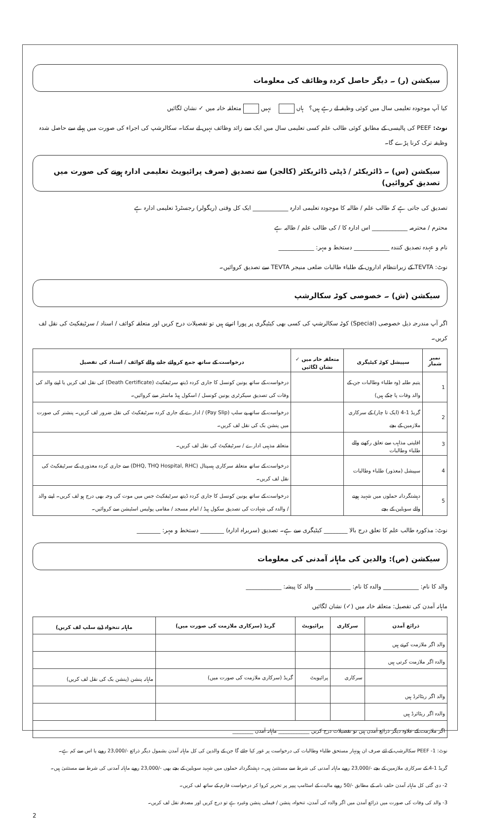سیکشن (ر) ۔ دیگر حاصل کردہ وظائف کی معلومات
کیا آپ موجودہ تعلیمی سال میں کوئی وظیفہ لے رہے ہیں؟ ہاں نہیں متعلقہ خانہ میں ✓ نشان لگائیں
نوٹ: PEEF کی پالیسی کے مطابق کوئی طالب علم کسی تعلیمی سال میں ایک سے زائد وظائف نہیں لے سکتا۔ سکالرشپ کی اجراء کی صورت میں پہلے سے حاصل شدہ وظیفہ ترک کرنا پڑے گا۔
سیکشن (س) ۔ ڈائریکٹر / ڈپٹی ڈائریکٹر (کالجز) سے تصدیق (صرف پرائیویٹ تعلیمی ادارہ ہونے کی صورت میں تصدیق کروائیں)
تصدیق کی جاتی ہے کہ طالب علم / طالبہ کا موجودہ تعلیمی ادارہ ____________ ایک کل وقتی (ریگولر) رجسٹرڈ تعلیمی ادارہ ہے
محترم / محترمہ ____________ اس ادارہ کا / کی طالب علم / طالبہ ہے
نام و عہدہ تصدیق کنندہ ____________ دستخط و مہر: ____________
نوٹ: TEVTA کے زیرانتظام اداروں کے طلباء طالبات ضلعی منیجر TEVTA سے تصدیق کروائیں۔
سیکشن (ش) ۔ خصوصی کوٹہ سکالرشپ
اگر آپ مندرجہ ذیل خصوصی (Special) کوٹہ سکالرشپ کی کسی بھی کیٹیگری پر پورا اترتے ہیں تو تفصیلات درج کریں اور متعلقہ کوائف / اسناد / سرٹیفکیٹ کی نقل لف کریں۔
| نمبر شمار | سپیشل کوٹہ کیٹیگری | متعلقہ خانہ میں ✓ نشان لگائیں | درخواست کے ساتھ جمع کروائے جانے والے کوائف / اسناد کی تفصیل |
| --- | --- | --- | --- |
| 1 | یتیم طلبہ (وہ طلباء وطالبات جن کے والد وفات پا چکے ہیں) | | درخواست کے ساتھ یونین کونسل کا جاری کردہ ڈیتھ سرٹیفکیٹ (Death Certificate) کی نقل لف کریں یا اپنے والد کی وفات کی تصدیق سیکرٹری یونین کونسل / اسکول ہیڈ ماسٹر سے کروائیں۔ |
| 2 | گریڈ 1-4 (ایک تا چار) کے سرکاری ملازمین کے بچے | | درخواست کے ساتھ پے سلپ (Pay Slip) / ادارے کے جاری کردہ سرٹیفکیٹ کی نقل ضرور لف کریں۔ پنشنر کی صورت میں پنشن بک کی نقل لف کریں۔ |
| 3 | اقلیتی مذاہب سے تعلق رکھنے والے طلباء وطالبات | | متعلقہ مذہبی ادارے / سرٹیفکیٹ کی نقل لف کریں۔ |
| 4 | سپیشل (معذور) طلباء وطالبات | | درخواست کے ساتھ متعلقہ سرکاری ہسپتال (DHQ, THQ Hospital, RHC) سے جاری کردہ معذوری کے سرٹیفکیٹ کی نقل لف کریں۔ |
| 5 | دہشتگردانہ حملوں میں شہید ہونے والے سویلین کے بچے | | درخواست کے ساتھ یونین کونسل کا جاری کردہ ڈیتھ سرٹیفکیٹ جس میں موت کی وجہ بھی درج ہو لف کریں۔ اپنے والد / والدہ کی شہادت کی تصدیق سکول ہیڈ / امام مسجد / مقامی پولیس اسٹیشن سے کروائیں۔ |
نوٹ: مذکورہ طالب علم کا تعلق درج بالا ________ کیٹیگری سے ہے۔ تصدیق (سربراہ ادارہ) ________ دستخط و مہر: ________
سیکشن (ص): والدین کی ماہانہ آمدنی کی معلومات
والد کا نام: ____________ والدہ کا نام: ____________ والد کا پیشہ: ____________
ماہانہ آمدن کی تفصیل: متعلقہ خانہ میں (✓) نشان لگائیں
| ذرائع آمدن | سرکاری | پرائیویٹ | گریڈ (سرکاری ملازمت کی صورت میں) | ماہانہ تنخواہ (پے سلپ لف کریں) |
| --- | --- | --- | --- | --- |
| والد اگر ملازمت کرتے ہیں | | | | |
| والدہ اگر ملازمت کرتی ہیں | | | | |
| | سرکاری | پرائیویٹ | گریڈ (سرکاری ملازمت کی صورت میں) | ماہانہ پنشن (پنشن بک کی نقل لف کریں) |
| والد اگر ریٹائرڈ ہیں | | | | |
| والدہ اگر ریٹائرڈ ہیں | | | | |
| اگر ملازمت کے علاوہ دیگر ذرائع آمدن ہیں تو تفصیلات درج کریں ____________ ماہانہ آمدن ________ | | | | |
نوٹ: 1- PEEF سکالرشپ کے لئے صرف ان ہونہار مستحق طلباء وطالبات کی درخواست پر غور کیا جائے گا جن کے والدین کی کل ماہانہ آمدن بشمول دیگر ذرائع -/23,000 روپے یا اس سے کم ہے۔
گریڈ 1-4 کے سرکاری ملازمین کے بچے -/23,000 روپے ماہانہ آمدنی کی شرط سے مستثنیٰ ہیں۔ دہشتگردانہ حملوں میں شہید سویلین کے بچے بھی -/23,000 روپے ماہانہ آمدنی کی شرط سے مستثنیٰ ہیں۔
2- دی گئی کل ماہانہ آمدن حلف نامہ کے مطابق -/50 روپے مالیت کے اسٹامپ پیپر پر تحریر کروا کر درخواست فارم کے ساتھ لف کریں۔
3- والد کی وفات کی صورت میں ذرائع آمدن میں اگر والدہ کی آمدن، تنخواہ، پنشن / فیملی پنشن وغیرہ ہے تو درج کریں اور مصدقہ نقل لف کریں۔
2